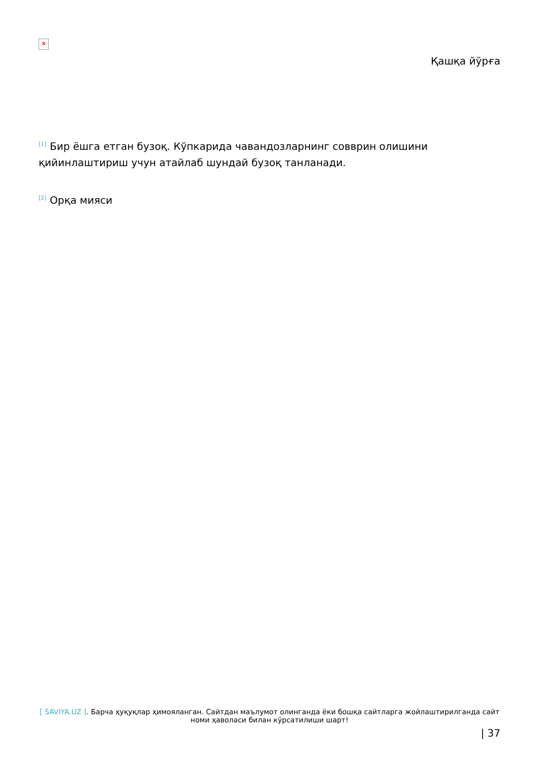×
Қашқа йўрға
<sup>[1]</sup> Бир ёшга етган бузоқ. Кўпкарида чавандозларнинг совврин олишини қийинлаштириш учун атайлаб шундай бузоқ танланади.
<sup>[2]</sup> Орқа мияси
[ SAVIYA.UZ ]. Барча ҳуқуқлар ҳимояланган. Сайтдан маълумот олинганда ёки бошқа сайтларга жойлаштирилганда сайт номи ҳаволаси билан кўрсатилиши шарт!
| 37